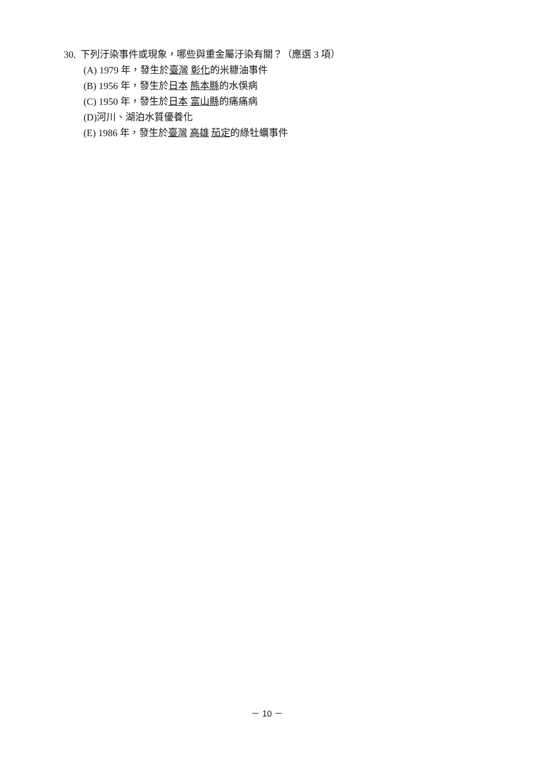30. 下列汙染事件或現象，哪些與重金屬汙染有關？（應選 3 項）
(A) 1979 年，發生於臺灣 彰化的米糠油事件
(B) 1956 年，發生於日本 熊本縣的水俁病
(C) 1950 年，發生於日本 富山縣的痛痛病
(D)河川、湖泊水質優養化
(E) 1986 年，發生於臺灣 高雄 茄定的綠牡蠣事件
－ 10 －